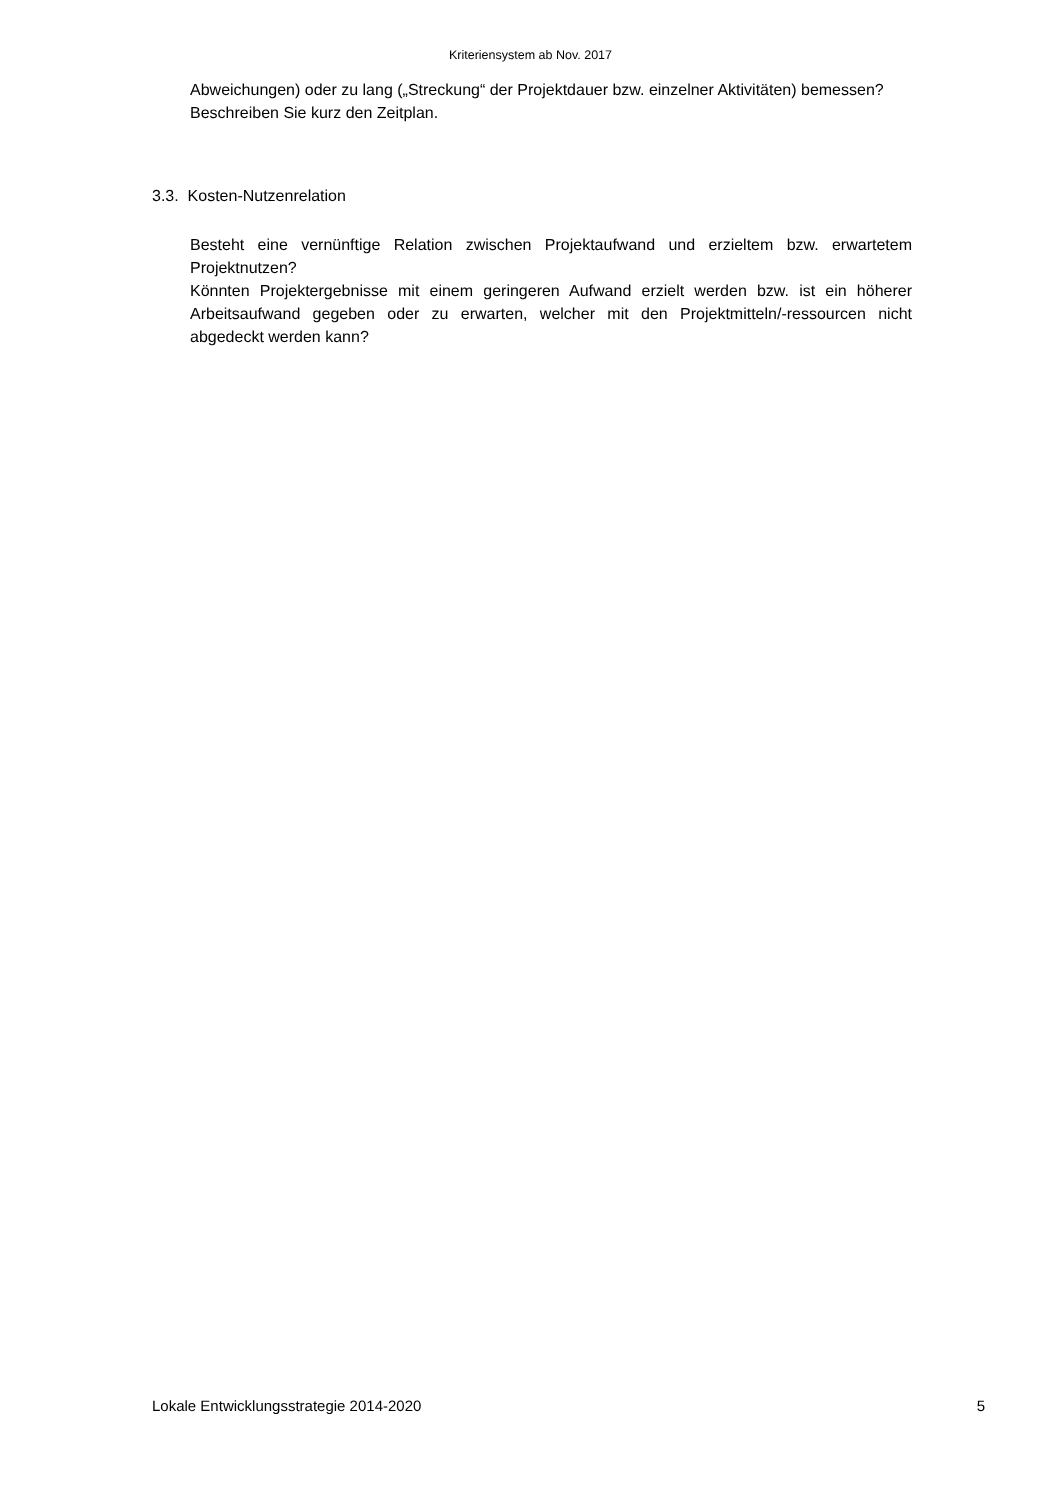Kriteriensystem ab Nov. 2017
Abweichungen) oder zu lang („Streckung“ der Projektdauer bzw. einzelner Aktivitäten) bemessen?
Beschreiben Sie kurz den Zeitplan.
3.3. Kosten-Nutzenrelation
Besteht eine vernünftige Relation zwischen Projektaufwand und erzieltem bzw. erwartetem Projektnutzen?
Könnten Projektergebnisse mit einem geringeren Aufwand erzielt werden bzw. ist ein höherer Arbeitsaufwand gegeben oder zu erwarten, welcher mit den Projektmitteln/-ressourcen nicht abgedeckt werden kann?
Lokale Entwicklungsstrategie 2014-2020 5